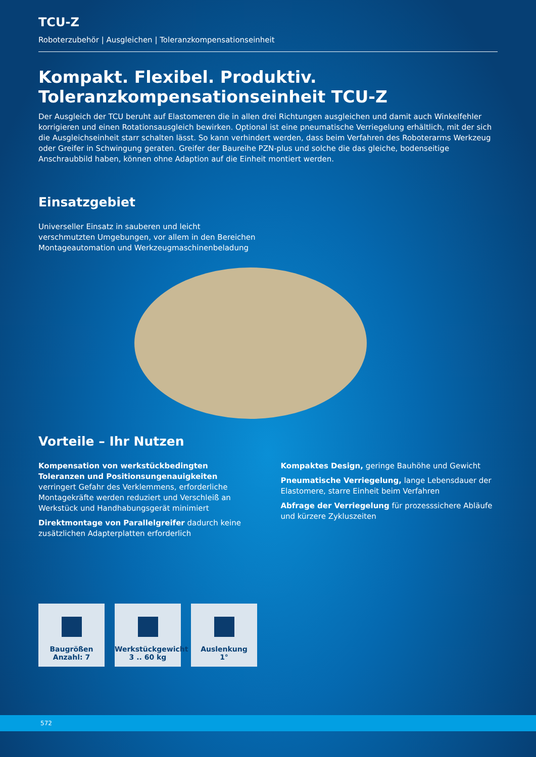TCU-Z
Roboterzubehör | Ausgleichen | Toleranzkompensationseinheit
Kompakt. Flexibel. Produktiv.
Toleranzkompensationseinheit TCU-Z
Der Ausgleich der TCU beruht auf Elastomeren die in allen drei Richtungen ausgleichen und damit auch Winkelfehler korrigieren und einen Rotationsausgleich bewirken. Optional ist eine pneumatische Verriegelung erhältlich, mit der sich die Ausgleichseinheit starr schalten lässt. So kann verhindert werden, dass beim Verfahren des Roboterarms Werkzeug oder Greifer in Schwingung geraten. Greifer der Baureihe PZN-plus und solche die das gleiche, bodenseitige Anschraubbild haben, können ohne Adaption auf die Einheit montiert werden.
Einsatzgebiet
Universeller Einsatz in sauberen und leicht verschmutzten Umgebungen, vor allem in den Bereichen Montageautomation und Werkzeugmaschinenbeladung
Vorteile – Ihr Nutzen
Kompensation von werkstückbedingten Toleranzen und Positionsungenauigkeiten verringert Gefahr des Verklemmens, erforderliche Montagekräfte werden reduziert und Verschleiß an Werkstück und Handhabungsgerät minimiert
Direktmontage von Parallelgreifer dadurch keine zusätzlichen Adapterplatten erforderlich
Kompaktes Design, geringe Bauhöhe und Gewicht
Pneumatische Verriegelung, lange Lebensdauer der Elastomere, starre Einheit beim Verfahren
Abfrage der Verriegelung für prozesssichere Abläufe und kürzere Zykluszeiten
Baugrößen
Anzahl: 7
Werkstückgewicht
3 .. 60 kg
Auslenkung
1°
572